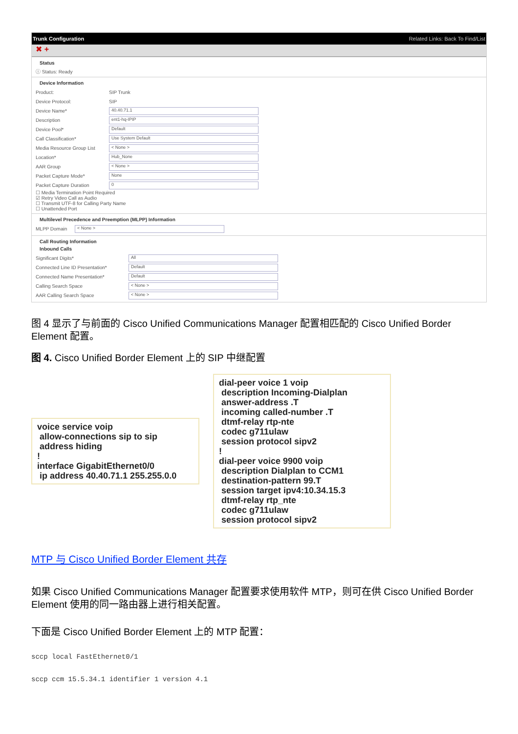Trunk Configuration Related Links: Back To Find/List
✖ +
Status
ⓘ Status: Ready
Device Information
Product: SIP Trunk
Device Protocol: SIP
Device Name* 40.40.71.1
Description ent1-hq-IPIP
Device Pool* Default
Call Classification* Use System Default
Media Resource Group List < None >
Location* Hub_None
AAR Group < None >
Packet Capture Mode* None
Packet Capture Duration 0
☐ Media Termination Point Required
☑ Retry Video Call as Audio
☐ Transmit UTF-8 for Calling Party Name
☐ Unattended Port
Multilevel Precedence and Preemption (MLPP) Information
MLPP Domain < None >
Call Routing Information
Inbound Calls
Significant Digits* All
Connected Line ID Presentation* Default
Connected Name Presentation* Default
Calling Search Space < None >
AAR Calling Search Space < None >
图 4 显示了与前面的 Cisco Unified Communications Manager 配置相匹配的 Cisco Unified Border Element 配置。
图 4. Cisco Unified Border Element 上的 SIP 中继配置
voice service voip allow-connections sip to sip address hiding ! interface GigabitEthernet0/0 ip address 40.40.71.1 255.255.0.0
dial-peer voice 1 voip description Incoming-Dialplan answer-address .T incoming called-number .T dtmf-relay rtp-nte codec g711ulaw session protocol sipv2 ! dial-peer voice 9900 voip description Dialplan to CCM1 destination-pattern 99.T session target ipv4:10.34.15.3 dtmf-relay rtp_nte codec g711ulaw session protocol sipv2
MTP 与 Cisco Unified Border Element 共存
如果 Cisco Unified Communications Manager 配置要求使用软件 MTP，则可在供 Cisco Unified Border Element 使用的同一路由器上进行相关配置。
下面是 Cisco Unified Border Element 上的 MTP 配置：
sccp local FastEthernet0/1
sccp ccm 15.5.34.1 identifier 1 version 4.1